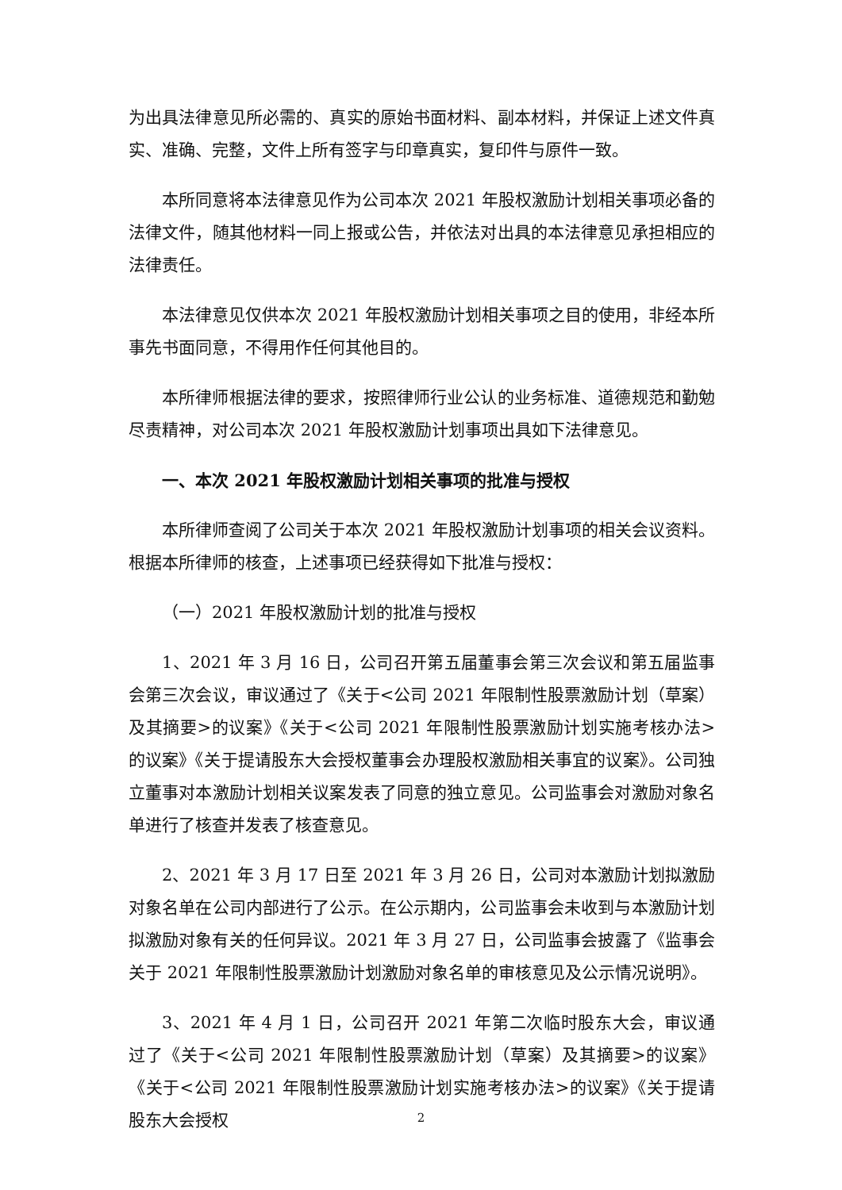为出具法律意见所必需的、真实的原始书面材料、副本材料，并保证上述文件真实、准确、完整，文件上所有签字与印章真实，复印件与原件一致。
本所同意将本法律意见作为公司本次 2021 年股权激励计划相关事项必备的法律文件，随其他材料一同上报或公告，并依法对出具的本法律意见承担相应的法律责任。
本法律意见仅供本次 2021 年股权激励计划相关事项之目的使用，非经本所事先书面同意，不得用作任何其他目的。
本所律师根据法律的要求，按照律师行业公认的业务标准、道德规范和勤勉尽责精神，对公司本次 2021 年股权激励计划事项出具如下法律意见。
一、本次 2021 年股权激励计划相关事项的批准与授权
本所律师查阅了公司关于本次 2021 年股权激励计划事项的相关会议资料。根据本所律师的核查，上述事项已经获得如下批准与授权：
（一）2021 年股权激励计划的批准与授权
1、2021 年 3 月 16 日，公司召开第五届董事会第三次会议和第五届监事会第三次会议，审议通过了《关于<公司 2021 年限制性股票激励计划（草案）及其摘要>的议案》《关于<公司 2021 年限制性股票激励计划实施考核办法>的议案》《关于提请股东大会授权董事会办理股权激励相关事宜的议案》。公司独立董事对本激励计划相关议案发表了同意的独立意见。公司监事会对激励对象名单进行了核查并发表了核查意见。
2、2021 年 3 月 17 日至 2021 年 3 月 26 日，公司对本激励计划拟激励对象名单在公司内部进行了公示。在公示期内，公司监事会未收到与本激励计划拟激励对象有关的任何异议。2021 年 3 月 27 日，公司监事会披露了《监事会关于 2021 年限制性股票激励计划激励对象名单的审核意见及公示情况说明》。
3、2021 年 4 月 1 日，公司召开 2021 年第二次临时股东大会，审议通过了《关于<公司 2021 年限制性股票激励计划（草案）及其摘要>的议案》《关于<公司 2021 年限制性股票激励计划实施考核办法>的议案》《关于提请股东大会授权
2